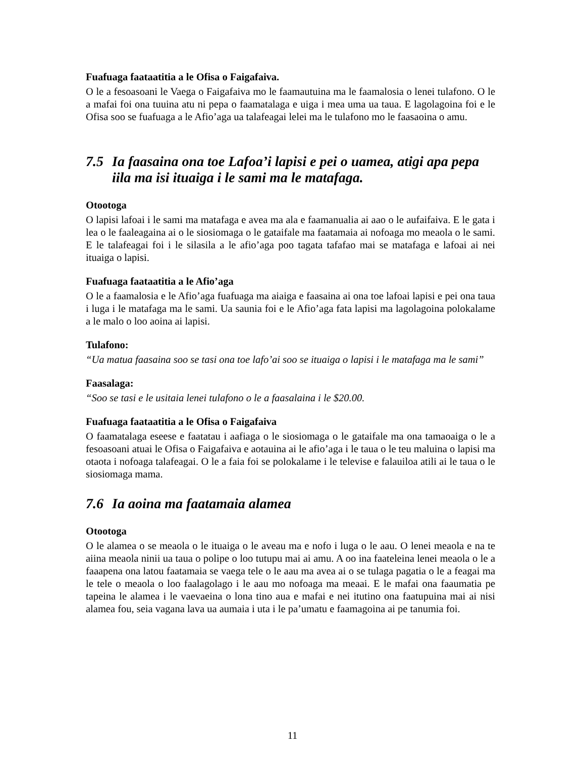Fuafuaga faataatitia a le Ofisa o Faigafaiva.
O le a fesoasoani le Vaega o Faigafaiva mo le faamautuina ma le faamalosia o lenei tulafono. O le a mafai foi ona tuuina atu ni pepa o faamatalaga e uiga i mea uma ua taua. E lagolagoina foi e le Ofisa soo se fuafuaga a le Afio’aga ua talafeagai lelei ma le tulafono mo le faasaoina o amu.
7.5 Ia faasaina ona toe Lafoa’i lapisi e pei o uamea, atigi apa pepa iila ma isi ituaiga i le sami ma le matafaga.
Otootoga
O lapisi lafoai i le sami ma matafaga e avea ma ala e faamanualia ai aao o le aufaifaiva. E le gata i lea o le faaleagaina ai o le siosiomaga o le gataifale ma faatamaia ai nofoaga mo meaola o le sami. E le talafeagai foi i le silasila a le afio’aga poo tagata tafafao mai se matafaga e lafoai ai nei ituaiga o lapisi.
Fuafuaga faataatitia a le Afio’aga
O le a faamalosia e le Afio’aga fuafuaga ma aiaiga e faasaina ai ona toe lafoai lapisi e pei ona taua i luga i le matafaga ma le sami. Ua saunia foi e le Afio’aga fata lapisi ma lagolagoina polokalame a le malo o loo aoina ai lapisi.
Tulafono:
“Ua matua faasaina soo se tasi ona toe lafo’ai soo se ituaiga o lapisi i le matafaga ma le sami”
Faasalaga:
“Soo se tasi e le usitaia lenei tulafono o le a faasalaina i le $20.00.
Fuafuaga faataatitia a le Ofisa o Faigafaiva
O faamatalaga eseese e faatatau i aafiaga o le siosiomaga o le gataifale ma ona tamaoaiga o le a fesoasoani atuai le Ofisa o Faigafaiva e aotauina ai le afio’aga i le taua o le teu maluina o lapisi ma otaota i nofoaga talafeagai. O le a faia foi se polokalame i le televise e falauiloa atili ai le taua o le siosiomaga mama.
7.6 Ia aoina ma faatamaia alamea
Otootoga
O le alamea o se meaola o le ituaiga o le aveau ma e nofo i luga o le aau. O lenei meaola e na te aiina meaola ninii ua taua o polipe o loo tutupu mai ai amu. A oo ina faateleina lenei meaola o le a faaapena ona latou faatamaia se vaega tele o le aau ma avea ai o se tulaga pagatia o le a feagai ma le tele o meaola o loo faalagolago i le aau mo nofoaga ma meaai. E le mafai ona faaumatia pe tapeina le alamea i le vaevaeina o lona tino aua e mafai e nei itutino ona faatupuina mai ai nisi alamea fou, seia vagana lava ua aumaia i uta i le pa’umatu e faamagoina ai pe tanumia foi.
11